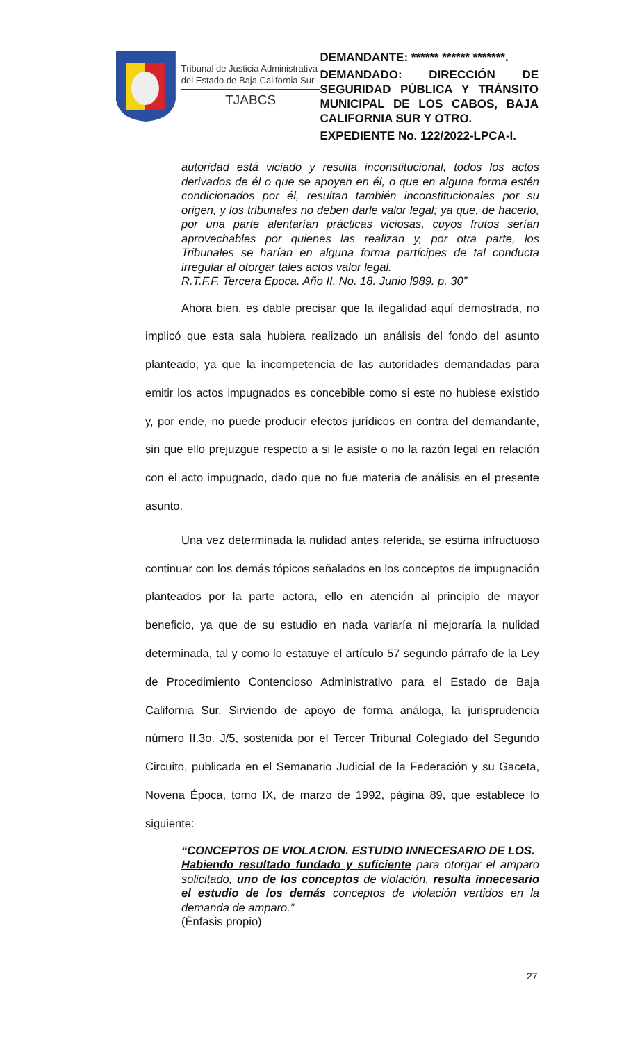Tribunal de Justicia Administrativa del Estado de Baja California Sur
TJABCS
DEMANDANTE: ****** ****** *******.
DEMANDADO: DIRECCIÓN DE SEGURIDAD PÚBLICA Y TRÁNSITO MUNICIPAL DE LOS CABOS, BAJA CALIFORNIA SUR Y OTRO.
EXPEDIENTE No. 122/2022-LPCA-I.
autoridad está viciado y resulta inconstitucional, todos los actos derivados de él o que se apoyen en él, o que en alguna forma estén condicionados por él, resultan también inconstitucionales por su origen, y los tribunales no deben darle valor legal; ya que, de hacerlo, por una parte alentarían prácticas viciosas, cuyos frutos serían aprovechables por quienes las realizan y, por otra parte, los Tribunales se harían en alguna forma partícipes de tal conducta irregular al otorgar tales actos valor legal.
R.T.F.F. Tercera Epoca. Año II. No. 18. Junio l989. p. 30”
Ahora bien, es dable precisar que la ilegalidad aquí demostrada, no implicó que esta sala hubiera realizado un análisis del fondo del asunto planteado, ya que la incompetencia de las autoridades demandadas para emitir los actos impugnados es concebible como si este no hubiese existido y, por ende, no puede producir efectos jurídicos en contra del demandante, sin que ello prejuzgue respecto a si le asiste o no la razón legal en relación con el acto impugnado, dado que no fue materia de análisis en el presente asunto.
Una vez determinada la nulidad antes referida, se estima infructuoso continuar con los demás tópicos señalados en los conceptos de impugnación planteados por la parte actora, ello en atención al principio de mayor beneficio, ya que de su estudio en nada variaría ni mejoraría la nulidad determinada, tal y como lo estatuye el artículo 57 segundo párrafo de la Ley de Procedimiento Contencioso Administrativo para el Estado de Baja California Sur. Sirviendo de apoyo de forma análoga, la jurisprudencia número II.3o. J/5, sostenida por el Tercer Tribunal Colegiado del Segundo Circuito, publicada en el Semanario Judicial de la Federación y su Gaceta, Novena Época, tomo IX, de marzo de 1992, página 89, que establece lo siguiente:
“CONCEPTOS DE VIOLACION. ESTUDIO INNECESARIO DE LOS.
Habiendo resultado fundado y suficiente para otorgar el amparo solicitado, uno de los conceptos de violación, resulta innecesario el estudio de los demás conceptos de violación vertidos en la demanda de amparo.”
(Énfasis propio)
27